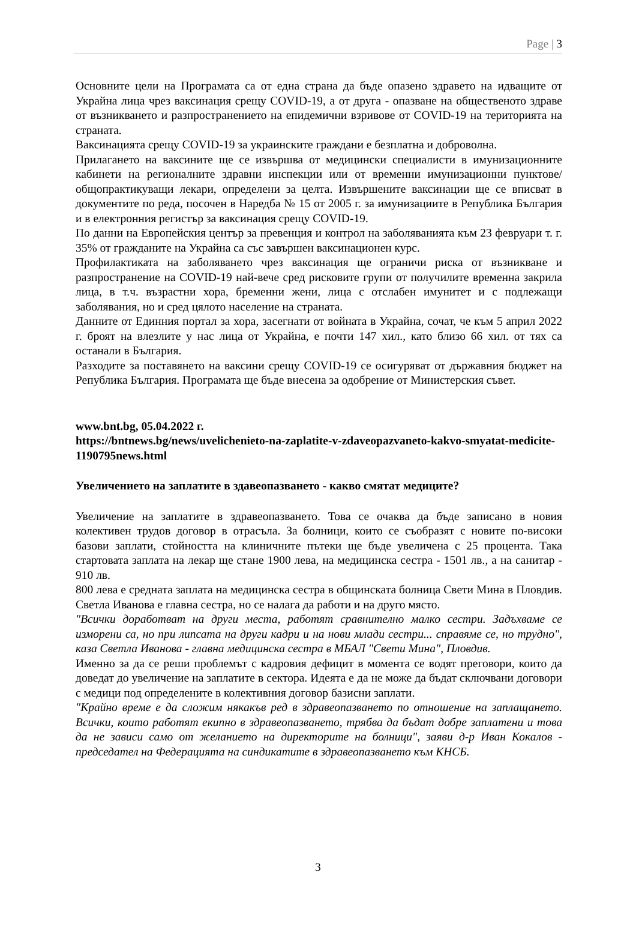Page | 3
Основните цели на Програмата са от една страна да бъде опазено здравето на идващите от Украйна лица чрез ваксинация срещу COVID-19, а от друга - опазване на общественото здраве от възникването и разпространението на епидемични взривове от COVID-19 на територията на страната.
Ваксинацията срещу COVID-19 за украинските граждани е безплатна и доброволна.
Прилагането на ваксините ще се извършва от медицински специалисти в имунизационните кабинети на регионалните здравни инспекции или от временни имунизационни пунктове/общопрактикуващи лекари, определени за целта. Извършените ваксинации ще се вписват в документите по реда, посочен в Наредба № 15 от 2005 г. за имунизациите в Република България и в електронния регистър за ваксинация срещу COVID-19.
По данни на Европейския център за превенция и контрол на заболяванията към 23 февруари т. г. 35% от гражданите на Украйна са със завършен ваксинационен курс.
Профилактиката на заболяването чрез ваксинация ще ограничи риска от възникване и разпространение на COVID-19 най-вече сред рисковите групи от получилите временна закрила лица, в т.ч. възрастни хора, бременни жени, лица с отслабен имунитет и с подлежащи заболявания, но и сред цялото население на страната.
Данните от Единния портал за хора, засегнати от войната в Украйна, сочат, че към 5 април 2022 г. броят на влезлите у нас лица от Украйна, е почти 147 хил., като близо 66 хил. от тях са останали в България.
Разходите за поставянето на ваксини срещу COVID-19 се осигуряват от държавния бюджет на Република България. Програмата ще бъде внесена за одобрение от Министерския съвет.
www.bnt.bg, 05.04.2022 г.
https://bntnews.bg/news/uvelichenieto-na-zaplatite-v-zdaveopazvaneto-kakvo-smyatat-medicite-1190795news.html
Увеличението на заплатите в здавеопазването - какво смятат медиците?
Увеличение на заплатите в здравеопазването. Това се очаква да бъде записано в новия колективен трудов договор в отрасъла. За болници, които се съобразят с новите по-високи базови заплати, стойността на клиничните пътеки ще бъде увеличена с 25 процента. Така стартовата заплата на лекар ще стане 1900 лева, на медицинска сестра - 1501 лв., а на санитар - 910 лв.
800 лева е средната заплата на медицинска сестра в общинската болница Свети Мина в Пловдив. Светла Иванова е главна сестра, но се налага да работи и на друго място.
"Всички доработват на други места, работят сравнително малко сестри. Задъхваме се изморени са, но при липсата на други кадри и на нови млади сестри... справяме се, но трудно", каза Светла Иванова - главна медицинска сестра в МБАЛ "Свети Мина", Пловдив.
Именно за да се реши проблемът с кадровия дефицит в момента се водят преговори, които да доведат до увеличение на заплатите в сектора. Идеята е да не може да бъдат сключвани договори с медици под определените в колективния договор базисни заплати.
"Крайно време е да сложим някакъв ред в здравеопазването по отношение на заплащането. Всички, които работят екипно в здравеопазването, трябва да бъдат добре заплатени и това да не зависи само от желанието на директорите на болници", заяви д-р Иван Кокалов - председател на Федерацията на синдикатите в здравеопазването към КНСБ.
3